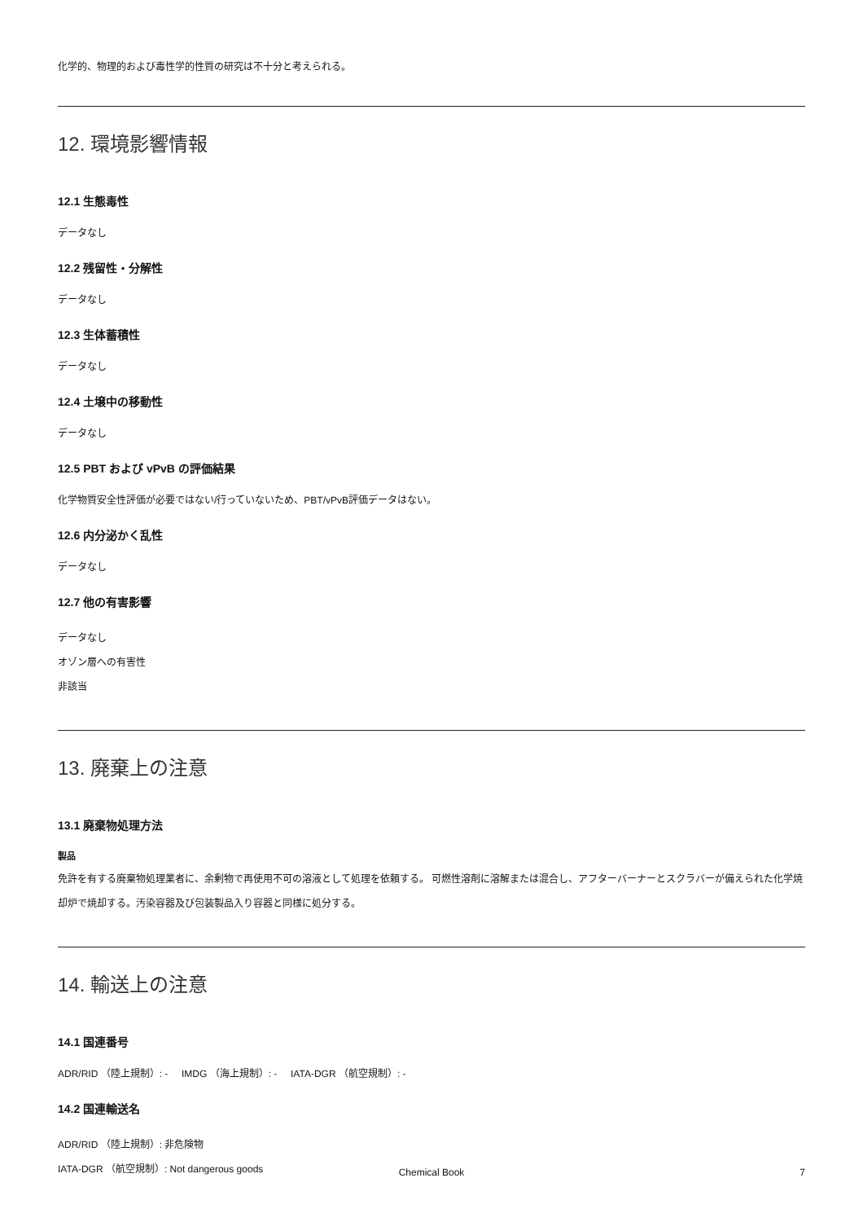化学的、物理的および毒性学的性質の研究は不十分と考えられる。
12. 環境影響情報
12.1 生態毒性
データなし
12.2 残留性・分解性
データなし
12.3 生体蓄積性
データなし
12.4 土壌中の移動性
データなし
12.5 PBT および vPvB の評価結果
化学物質安全性評価が必要ではない/行っていないため、PBT/vPvB評価データはない。
12.6 内分泌かく乱性
データなし
12.7 他の有害影響
データなし
オゾン層への有害性
非該当
13. 廃棄上の注意
13.1 廃棄物処理方法
製品
免許を有する廃棄物処理業者に、余剰物で再使用不可の溶液として処理を依頼する。 可燃性溶剤に溶解または混合し、アフターバーナーとスクラバーが備えられた化学焼却炉で焼却する。汚染容器及び包装製品入り容器と同様に処分する。
14. 輸送上の注意
14.1 国連番号
ADR/RID （陸上規制）: - IMDG （海上規制）: - IATA-DGR （航空規制）: -
14.2 国連輸送名
ADR/RID （陸上規制）: 非危険物
IATA-DGR （航空規制）: Not dangerous goods
Chemical Book 7